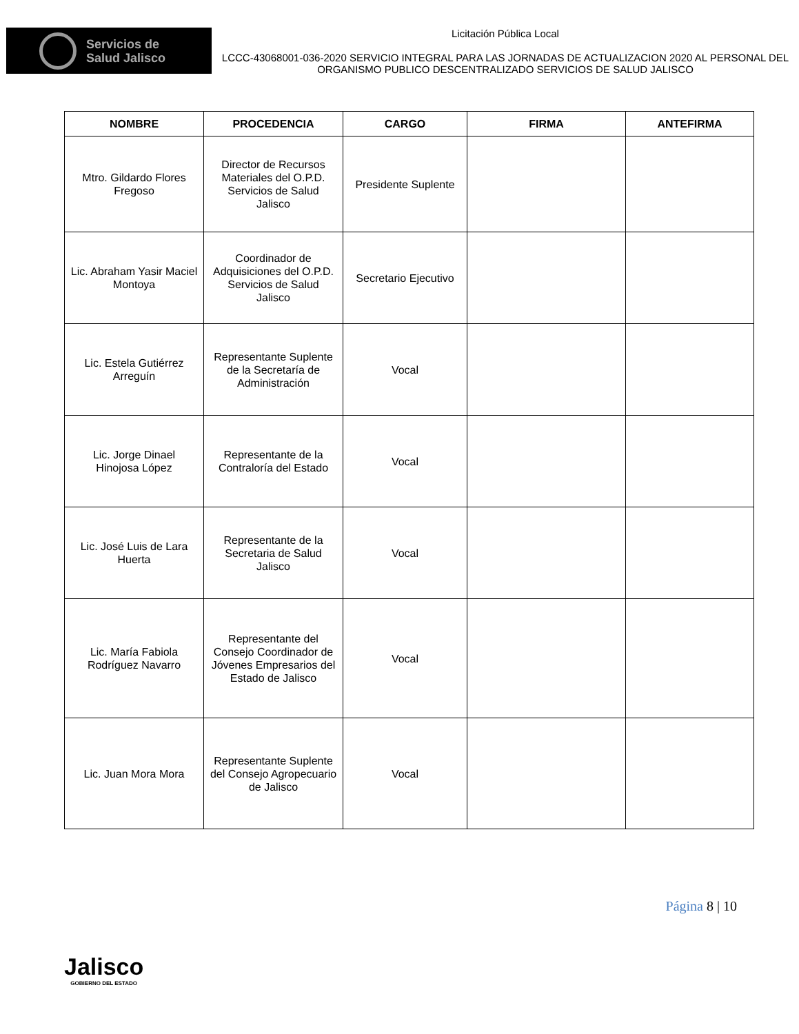Servicios de
Salud Jalisco
Licitación Pública Local
LCCC-43068001-036-2020 SERVICIO INTEGRAL PARA LAS JORNADAS DE ACTUALIZACION 2020 AL PERSONAL DEL ORGANISMO PUBLICO DESCENTRALIZADO SERVICIOS DE SALUD JALISCO
| NOMBRE | PROCEDENCIA | CARGO | FIRMA | ANTEFIRMA |
| --- | --- | --- | --- | --- |
| Mtro. Gildardo Flores Fregoso | Director de Recursos Materiales del O.P.D. Servicios de Salud Jalisco | Presidente Suplente | | |
| Lic. Abraham Yasir Maciel Montoya | Coordinador de Adquisiciones del O.P.D. Servicios de Salud Jalisco | Secretario Ejecutivo | | |
| Lic. Estela Gutiérrez Arreguín | Representante Suplente de la Secretaría de Administración | Vocal | | |
| Lic. Jorge Dinael Hinojosa López | Representante de la Contraloría del Estado | Vocal | | |
| Lic. José Luis de Lara Huerta | Representante de la Secretaria de Salud Jalisco | Vocal | | |
| Lic. María Fabiola Rodríguez Navarro | Representante del Consejo Coordinador de Jóvenes Empresarios del Estado de Jalisco | Vocal | | |
| Lic. Juan Mora Mora | Representante Suplente del Consejo Agropecuario de Jalisco | Vocal | | |
Jalisco
GOBIERNO DEL ESTADO
Página 8 | 10